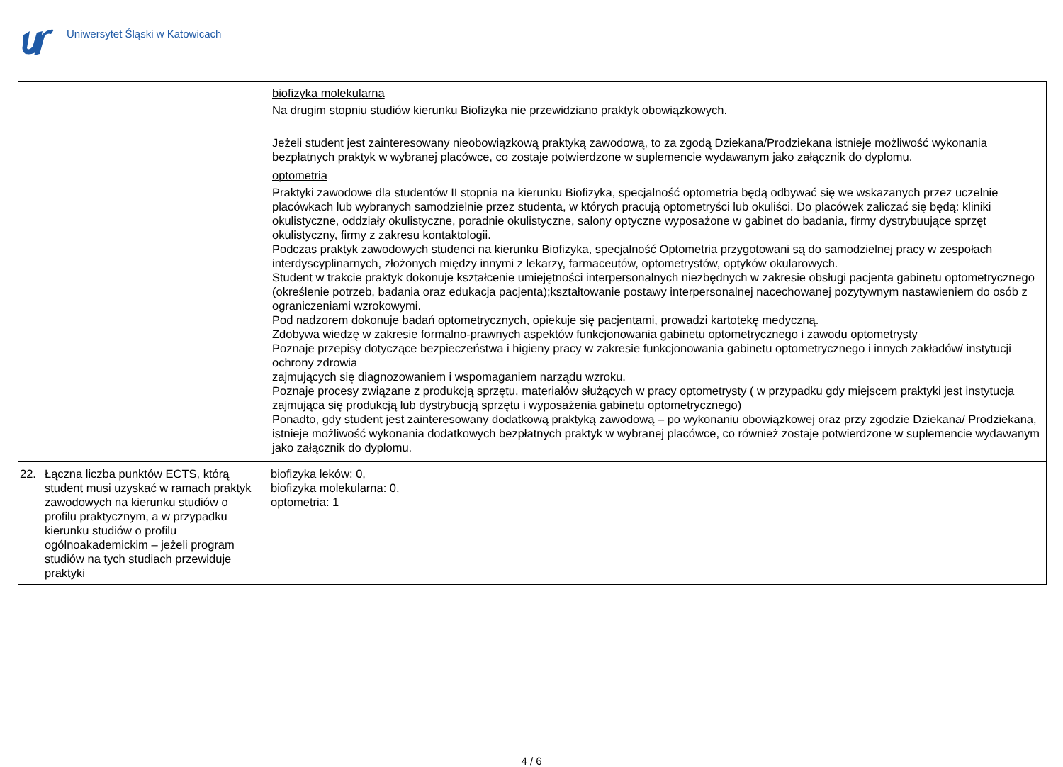Uniwersytet Śląski w Katowicach
| | | biofizyka molekularna Na drugim stopniu studiów kierunku Biofizyka nie przewidziano praktyk obowiązkowych. Jeżeli student jest zainteresowany nieobowiązkową praktyką zawodową, to za zgodą Dziekana/Prodziekana istnieje możliwość wykonania bezpłatnych praktyk w wybranej placówce, co zostaje potwierdzone w suplemencie wydawanym jako załącznik do dyplomu. optometria Praktyki zawodowe dla studentów II stopnia na kierunku Biofizyka, specjalność optometria będą odbywać się we wskazanych przez uczelnie placówkach lub wybranych samodzielnie przez studenta, w których pracują optometryści lub okuliści. Do placówek zaliczać się będą: kliniki okulistyczne, oddziały okulistyczne, poradnie okulistyczne, salony optyczne wyposażone w gabinet do badania, firmy dystrybuujące sprzęt okulistyczny, firmy z zakresu kontaktologii. Podczas praktyk zawodowych studenci na kierunku Biofizyka, specjalność Optometria przygotowani są do samodzielnej pracy w zespołach interdyscyplinarnych, złożonych między innymi z lekarzy, farmaceutów, optometrystów, optyków okularowych. Student w trakcie praktyk dokonuje kształcenie umiejętności interpersonalnych niezbędnych w zakresie obsługi pacjenta gabinetu optometrycznego (określenie potrzeb, badania oraz edukacja pacjenta);kształtowanie postawy interpersonalnej nacechowanej pozytywnym nastawieniem do osób z ograniczeniami wzrokowymi. Pod nadzorem dokonuje badań optometrycznych, opiekuje się pacjentami, prowadzi kartotekę medyczną. Zdobywa wiedzę w zakresie formalno-prawnych aspektów funkcjonowania gabinetu optometrycznego i zawodu optometrysty Poznaje przepisy dotyczące bezpieczeństwa i higieny pracy w zakresie funkcjonowania gabinetu optometrycznego i innych zakładów/ instytucji ochrony zdrowia zajmujących się diagnozowaniem i wspomaganiem narządu wzroku. Poznaje procesy związane z produkcją sprzętu, materiałów służących w pracy optometrysty ( w przypadku gdy miejscem praktyki jest instytucja zajmująca się produkcją lub dystrybucją sprzętu i wyposażenia gabinetu optometrycznego) Ponadto, gdy student jest zainteresowany dodatkową praktyką zawodową – po wykonaniu obowiązkowej oraz przy zgodzie Dziekana/ Prodziekana, istnieje możliwość wykonania dodatkowych bezpłatnych praktyk w wybranej placówce, co również zostaje potwierdzone w suplemencie wydawanym jako załącznik do dyplomu. |
| 22. | Łączna liczba punktów ECTS, którą student musi uzyskać w ramach praktyk zawodowych na kierunku studiów o profilu praktycznym, a w przypadku kierunku studiów o profilu ogólnoakademickim – jeżeli program studiów na tych studiach przewiduje praktyki | biofizyka leków: 0, biofizyka molekularna: 0, optometria: 1 |
4 / 6